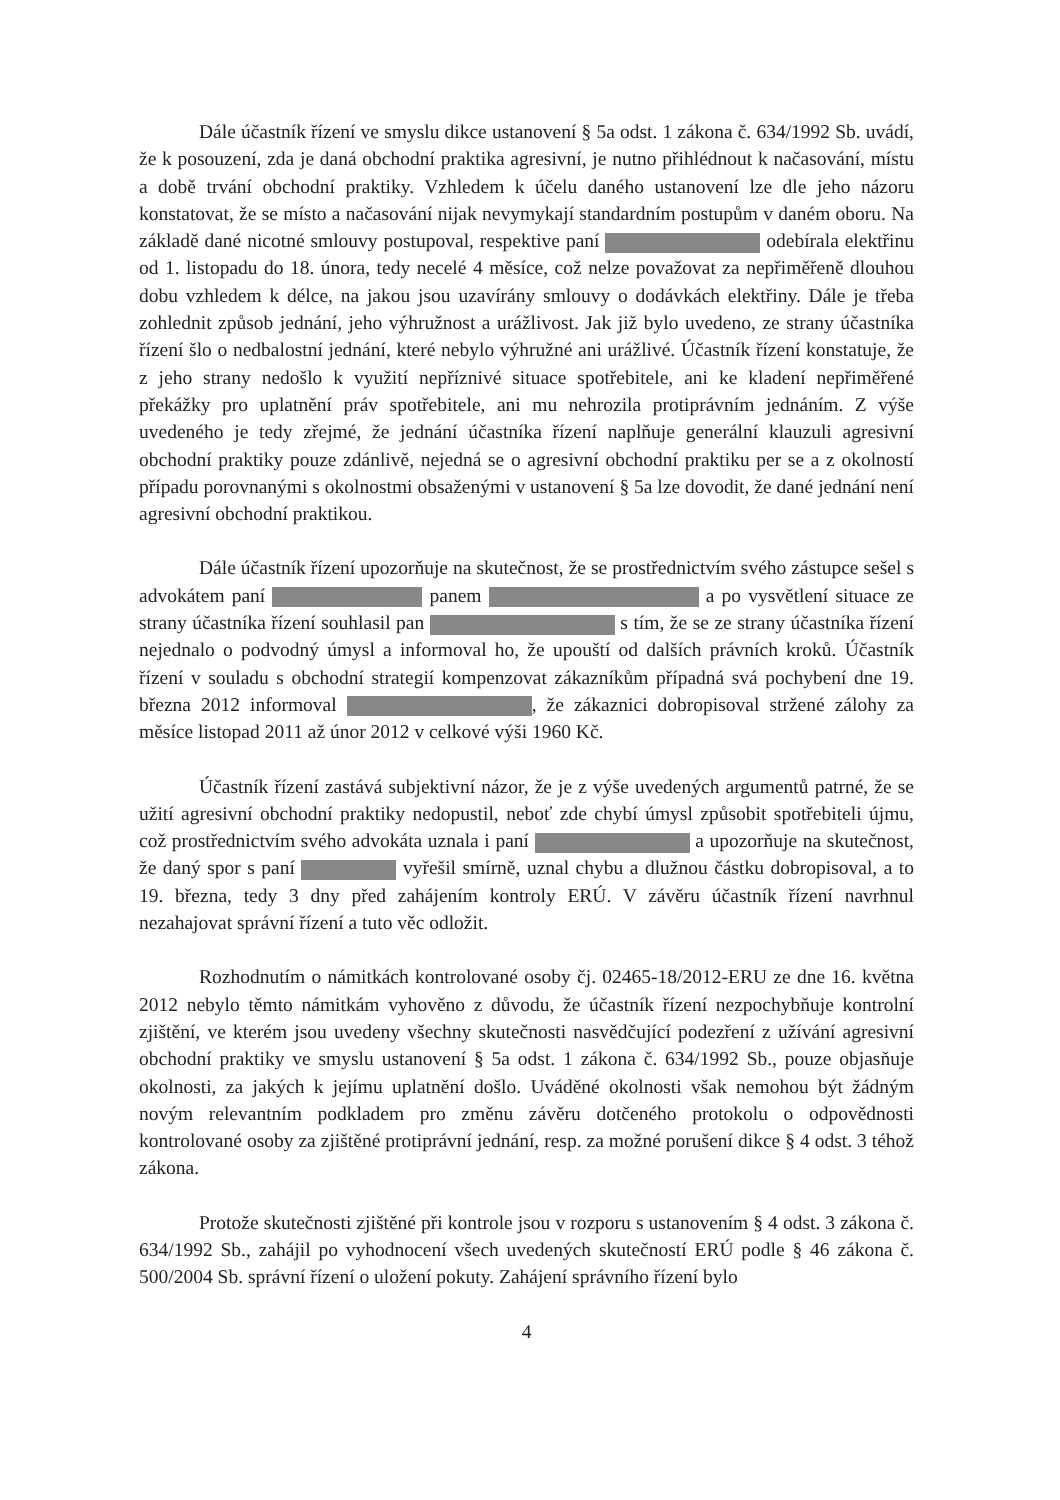Dále účastník řízení ve smyslu dikce ustanovení § 5a odst. 1 zákona č. 634/1992 Sb. uvádí, že k posouzení, zda je daná obchodní praktika agresivní, je nutno přihlédnout k načasování, místu a době trvání obchodní praktiky. Vzhledem k účelu daného ustanovení lze dle jeho názoru konstatovat, že se místo a načasování nijak nevymykají standardním postupům v daném oboru. Na základě dané nicotné smlouvy postupoval, respektive paní odebírala elektřinu od 1. listopadu do 18. února, tedy necelé 4 měsíce, což nelze považovat za nepřiměřeně dlouhou dobu vzhledem k délce, na jakou jsou uzavírány smlouvy o dodávkách elektřiny. Dále je třeba zohlednit způsob jednání, jeho výhružnost a urážlivost. Jak již bylo uvedeno, ze strany účastníka řízení šlo o nedbalostní jednání, které nebylo výhružné ani urážlivé. Účastník řízení konstatuje, že z jeho strany nedošlo k využití nepříznivé situace spotřebitele, ani ke kladení nepřiměřené překážky pro uplatnění práv spotřebitele, ani mu nehrozila protiprávním jednáním. Z výše uvedeného je tedy zřejmé, že jednání účastníka řízení naplňuje generální klauzuli agresivní obchodní praktiky pouze zdánlivě, nejedná se o agresivní obchodní praktiku per se a z okolností případu porovnanými s okolnostmi obsaženými v ustanovení § 5a lze dovodit, že dané jednání není agresivní obchodní praktikou.
Dále účastník řízení upozorňuje na skutečnost, že se prostřednictvím svého zástupce sešel s advokátem paní panem a po vysvětlení situace ze strany účastníka řízení souhlasil pan s tím, že se ze strany účastníka řízení nejednalo o podvodný úmysl a informoval ho, že upouští od dalších právních kroků. Účastník řízení v souladu s obchodní strategií kompenzovat zákazníkům případná svá pochybení dne 19. března 2012 informoval , že zákaznici dobropisoval stržené zálohy za měsíce listopad 2011 až únor 2012 v celkové výši 1960 Kč.
Účastník řízení zastává subjektivní názor, že je z výše uvedených argumentů patrné, že se užití agresivní obchodní praktiky nedopustil, neboť zde chybí úmysl způsobit spotřebiteli újmu, což prostřednictvím svého advokáta uznala i paní a upozorňuje na skutečnost, že daný spor s paní vyřešil smírně, uznal chybu a dlužnou částku dobropisoval, a to 19. března, tedy 3 dny před zahájením kontroly ERÚ. V závěru účastník řízení navrhnul nezahajovat správní řízení a tuto věc odložit.
Rozhodnutím o námitkách kontrolované osoby čj. 02465-18/2012-ERU ze dne 16. května 2012 nebylo těmto námitkám vyhověno z důvodu, že účastník řízení nezpochybňuje kontrolní zjištění, ve kterém jsou uvedeny všechny skutečnosti nasvědčující podezření z užívání agresivní obchodní praktiky ve smyslu ustanovení § 5a odst. 1 zákona č. 634/1992 Sb., pouze objasňuje okolnosti, za jakých k jejímu uplatnění došlo. Uváděné okolnosti však nemohou být žádným novým relevantním podkladem pro změnu závěru dotčeného protokolu o odpovědnosti kontrolované osoby za zjištěné protiprávní jednání, resp. za možné porušení dikce § 4 odst. 3 téhož zákona.
Protože skutečnosti zjištěné při kontrole jsou v rozporu s ustanovením § 4 odst. 3 zákona č. 634/1992 Sb., zahájil po vyhodnocení všech uvedených skutečností ERÚ podle § 46 zákona č. 500/2004 Sb. správní řízení o uložení pokuty. Zahájení správního řízení bylo
4